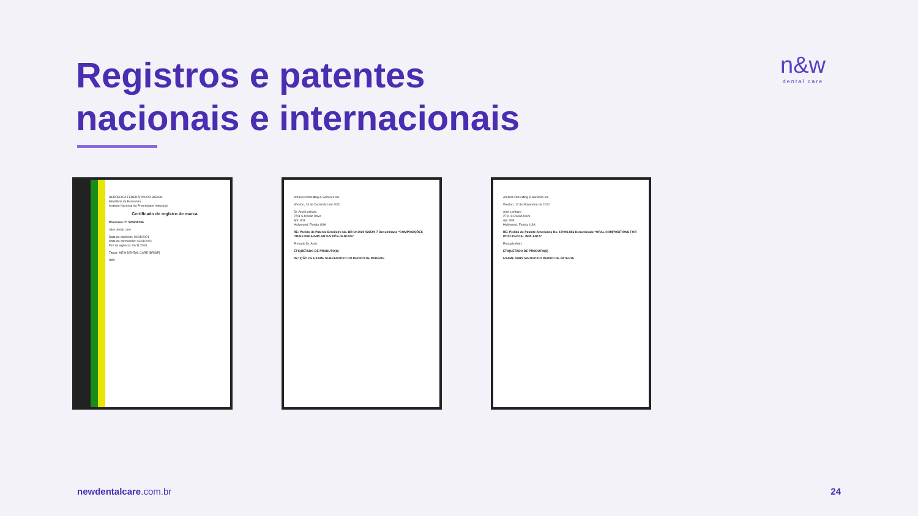Registros e patentes
nacionais e internacionais
n&w
dental care
REPÚBLICA FEDERATIVA DO BRASIL
Ministério da Economia
Instituto Nacional da Propriedade Industrial
Certificado de registro de marca
Processo nº: 921830106
n&w dental care
Data de depósito: 19/01/2021
Data da concessão: 03/11/2021
Fim da vigência: 03/11/2031
Titular: NEW DENTAL CARE [BR/SP]
INPI
Amaral Consulting & Services Inc.
Weston, 24 de Dezembro de 2020
Dr. Ariel Lenharo
2711 S Ocean Drive
Apt. 803
Hollywood, Florida USA
RE: Pedido de Patente Brasileiro No. BR 10 2020 026599 7 Denominado “COMPOSIÇÕES ORAIS PARA IMPLANTES PÓS-DENTAIS”
Prezado Dr. Ariel:
ETIQUETADO DE PRODUTO(S)
PETIÇÃO DE EXAME SUBSTANTIVO DO PEDIDO DE PATENTE
Amaral Consulting & Services Inc.
Weston, 12 de Novembro de 2020
Ariel Lenharo
2711 S Ocean Drive
Apt. 803
Hollywood, Florida USA
RE: Pedido de Patente Americano No. 17/096,856 Denominado “ORAL COMPOSITIONS FOR POST-DENTAL IMPLANTS”
Prezado Ariel:
ETIQUETADO DE PRODUTO(S)
EXAME SUBSTANTIVO DO PEDIDO DE PATENTE
newdentalcare.com.br 24